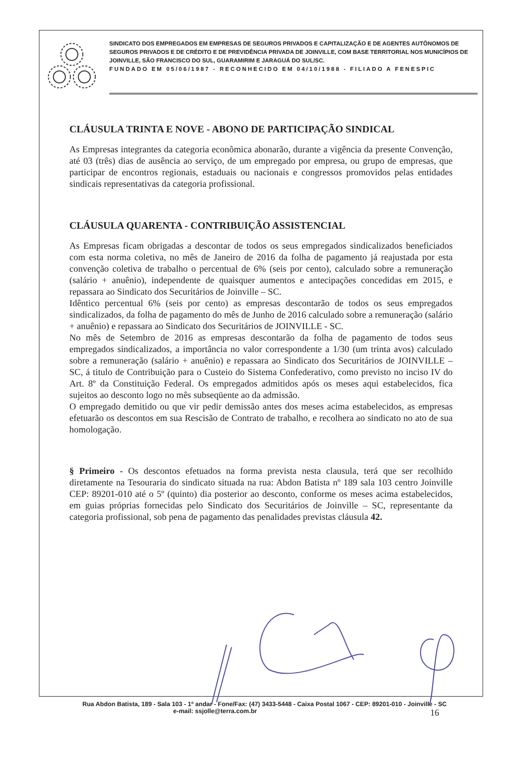SINDICATO DOS EMPREGADOS EM EMPRESAS DE SEGUROS PRIVADOS E CAPITALIZAÇÃO E DE AGENTES AUTÔNOMOS DE SEGUROS PRIVADOS E DE CRÉDITO E DE PREVIDÊNCIA PRIVADA DE JOINVILLE, COM BASE TERRITORIAL NOS MUNICÍPIOS DE JOINVILLE, SÃO FRANCISCO DO SUL, GUARAMIRIM E JARAGUÁ DO SUL/SC.
FUNDADO EM 05/06/1987 - RECONHECIDO EM 04/10/1988 - FILIADO A FENESPIC
CLÁUSULA TRINTA E NOVE - ABONO DE PARTICIPAÇÃO SINDICAL
As Empresas integrantes da categoria econômica abonarão, durante a vigência da presente Convenção, até 03 (três) dias de ausência ao serviço, de um empregado por empresa, ou grupo de empresas, que participar de encontros regionais, estaduais ou nacionais e congressos promovidos pelas entidades sindicais representativas da categoria profissional.
CLÁUSULA QUARENTA - CONTRIBUIÇÃO ASSISTENCIAL
As Empresas ficam obrigadas a descontar de todos os seus empregados sindicalizados beneficiados com esta norma coletiva, no mês de Janeiro de 2016 da folha de pagamento já reajustada por esta convenção coletiva de trabalho o percentual de 6% (seis por cento), calculado sobre a remuneração (salário + anuênio), independente de quaisquer aumentos e antecipações concedidas em 2015, e repassara ao Sindicato dos Securitários de Joinville – SC.
Idêntico percentual 6% (seis por cento) as empresas descontarão de todos os seus empregados sindicalizados, da folha de pagamento do mês de Junho de 2016 calculado sobre a remuneração (salário + anuênio) e repassara ao Sindicato dos Securitários de JOINVILLE - SC.
No mês de Setembro de 2016 as empresas descontarão da folha de pagamento de todos seus empregados sindicalizados, a importância no valor correspondente a 1/30 (um trinta avos) calculado sobre a remuneração (salário + anuênio) e repassara ao Sindicato dos Securitários de JOINVILLE – SC, á titulo de Contribuição para o Custeio do Sistema Confederativo, como previsto no inciso IV do Art. 8º da Constituição Federal. Os empregados admitidos após os meses aqui estabelecidos, fica sujeitos ao desconto logo no mês subseqüente ao da admissão.
O empregado demitido ou que vir pedir demissão antes dos meses acima estabelecidos, as empresas efetuarão os descontos em sua Rescisão de Contrato de trabalho, e recolhera ao sindicato no ato de sua homologação.
§ Primeiro - Os descontos efetuados na forma prevista nesta clausula, terá que ser recolhido diretamente na Tesouraria do sindicato situada na rua: Abdon Batista nº 189 sala 103 centro Joinville CEP: 89201-010 até o 5º (quinto) dia posterior ao desconto, conforme os meses acima estabelecidos, em guias próprias fornecidas pelo Sindicato dos Securitários de Joinville – SC, representante da categoria profissional, sob pena de pagamento das penalidades previstas cláusula 42.
Rua Abdon Batista, 189 - Sala 103 - 1º andar - Fone/Fax: (47) 3433-5448 - Caixa Postal 1067 - CEP: 89201-010 - Joinville - SC
e-mail: ssjolle@terra.com.br 16